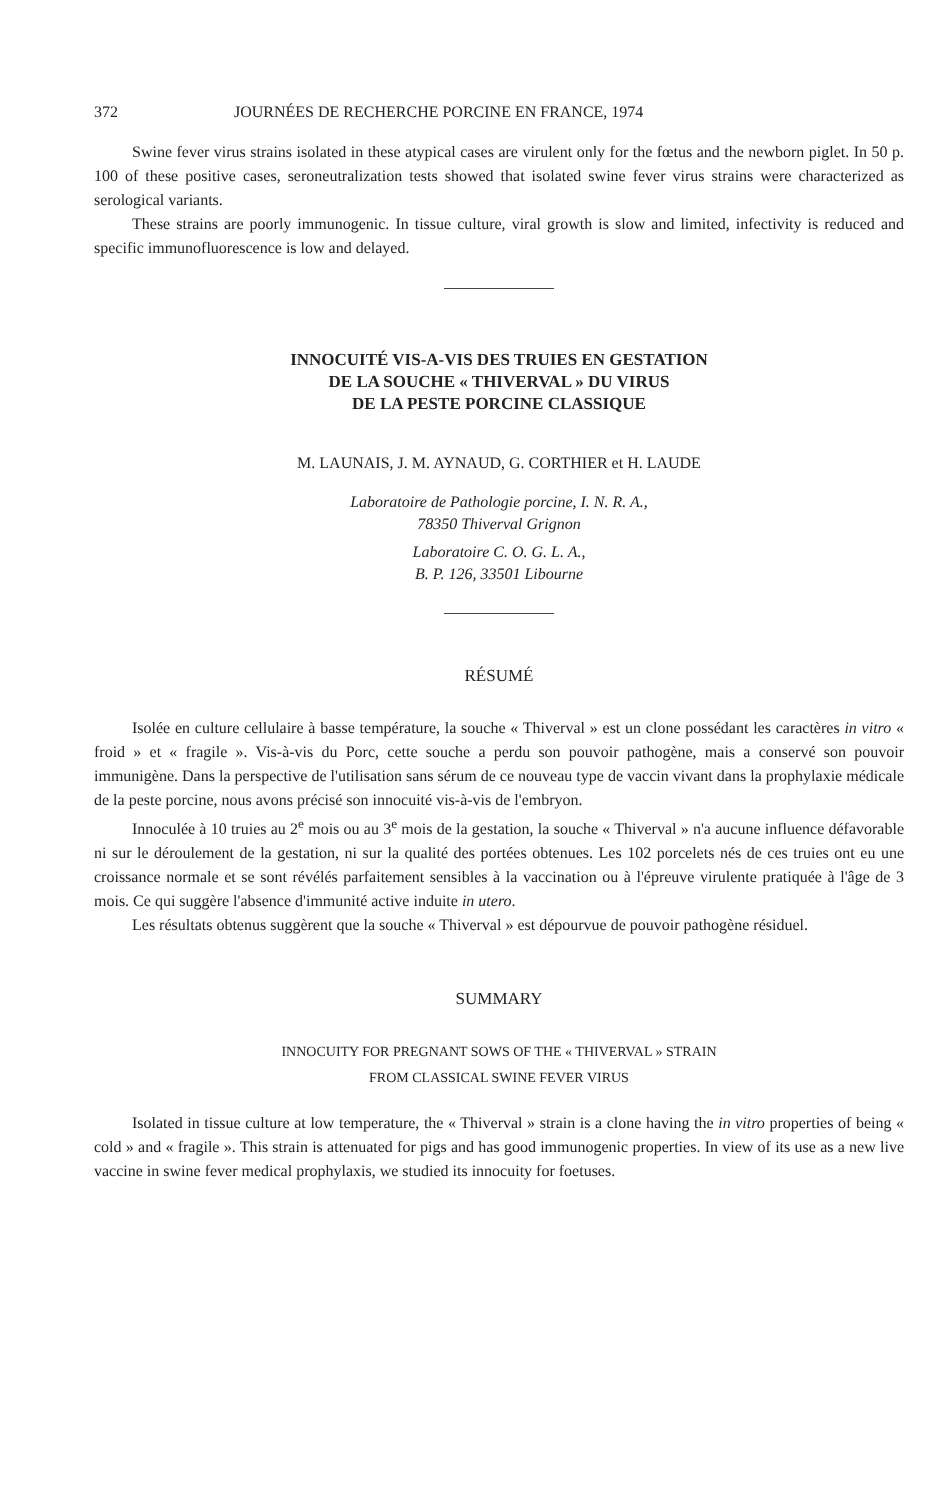372 JOURNÉES DE RECHERCHE PORCINE EN FRANCE, 1974
Swine fever virus strains isolated in these atypical cases are virulent only for the fœtus and the newborn piglet. In 50 p. 100 of these positive cases, seroneutralization tests showed that isolated swine fever virus strains were characterized as serological variants.
These strains are poorly immunogenic. In tissue culture, viral growth is slow and limited, infectivity is reduced and specific immunofluorescence is low and delayed.
INNOCUITÉ VIS-A-VIS DES TRUIES EN GESTATION
DE LA SOUCHE « THIVERVAL » DU VIRUS
DE LA PESTE PORCINE CLASSIQUE
M. LAUNAIS, J. M. AYNAUD, G. CORTHIER et H. LAUDE
Laboratoire de Pathologie porcine, I. N. R. A.,
78350 Thiverval Grignon
Laboratoire C. O. G. L. A.,
B. P. 126, 33501 Libourne
RÉSUMÉ
Isolée en culture cellulaire à basse température, la souche « Thiverval » est un clone possédant les caractères in vitro « froid » et « fragile ». Vis-à-vis du Porc, cette souche a perdu son pouvoir pathogène, mais a conservé son pouvoir immunigène. Dans la perspective de l'utilisation sans sérum de ce nouveau type de vaccin vivant dans la prophylaxie médicale de la peste porcine, nous avons précisé son innocuité vis-à-vis de l'embryon.
Innoculée à 10 truies au 2<sup>e</sup> mois ou au 3<sup>e</sup> mois de la gestation, la souche « Thiverval » n'a aucune influence défavorable ni sur le déroulement de la gestation, ni sur la qualité des portées obtenues. Les 102 porcelets nés de ces truies ont eu une croissance normale et se sont révélés parfaitement sensibles à la vaccination ou à l'épreuve virulente pratiquée à l'âge de 3 mois. Ce qui suggère l'absence d'immunité active induite in utero.
Les résultats obtenus suggèrent que la souche « Thiverval » est dépourvue de pouvoir pathogène résiduel.
SUMMARY
INNOCUITY FOR PREGNANT SOWS OF THE « THIVERVAL » STRAIN
FROM CLASSICAL SWINE FEVER VIRUS
Isolated in tissue culture at low temperature, the « Thiverval » strain is a clone having the in vitro properties of being « cold » and « fragile ». This strain is attenuated for pigs and has good immunogenic properties. In view of its use as a new live vaccine in swine fever medical prophylaxis, we studied its innocuity for foetuses.